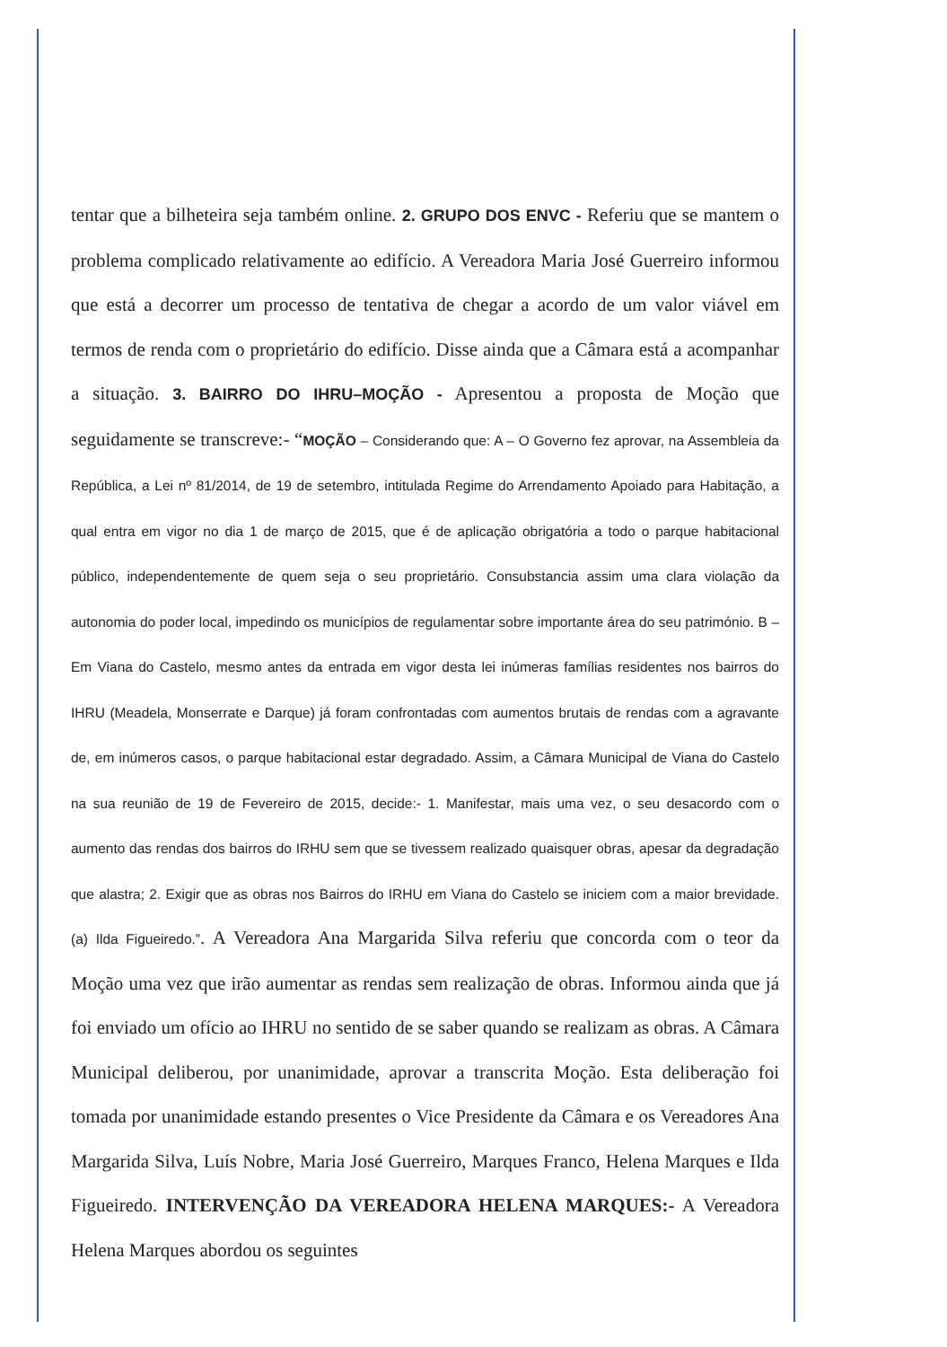tentar que a bilheteira seja também online. 2. GRUPO DOS ENVC - Referiu que se mantem o problema complicado relativamente ao edifício. A Vereadora Maria José Guerreiro informou que está a decorrer um processo de tentativa de chegar a acordo de um valor viável em termos de renda com o proprietário do edifício. Disse ainda que a Câmara está a acompanhar a situação. 3. BAIRRO DO IHRU–MOÇÃO - Apresentou a proposta de Moção que seguidamente se transcreve:- “MOÇÃO – Considerando que: A – O Governo fez aprovar, na Assembleia da República, a Lei nº 81/2014, de 19 de setembro, intitulada Regime do Arrendamento Apoiado para Habitação, a qual entra em vigor no dia 1 de março de 2015, que é de aplicação obrigatória a todo o parque habitacional público, independentemente de quem seja o seu proprietário. Consubstancia assim uma clara violação da autonomia do poder local, impedindo os municípios de regulamentar sobre importante área do seu património. B – Em Viana do Castelo, mesmo antes da entrada em vigor desta lei inúmeras famílias residentes nos bairros do IHRU (Meadela, Monserrate e Darque) já foram confrontadas com aumentos brutais de rendas com a agravante de, em inúmeros casos, o parque habitacional estar degradado. Assim, a Câmara Municipal de Viana do Castelo na sua reunião de 19 de Fevereiro de 2015, decide:- 1. Manifestar, mais uma vez, o seu desacordo com o aumento das rendas dos bairros do IRHU sem que se tivessem realizado quaisquer obras, apesar da degradação que alastra; 2. Exigir que as obras nos Bairros do IRHU em Viana do Castelo se iniciem com a maior brevidade. (a) Ilda Figueiredo.”. A Vereadora Ana Margarida Silva referiu que concorda com o teor da Moção uma vez que irão aumentar as rendas sem realização de obras. Informou ainda que já foi enviado um ofício ao IHRU no sentido de se saber quando se realizam as obras. A Câmara Municipal deliberou, por unanimidade, aprovar a transcrita Moção. Esta deliberação foi tomada por unanimidade estando presentes o Vice Presidente da Câmara e os Vereadores Ana Margarida Silva, Luís Nobre, Maria José Guerreiro, Marques Franco, Helena Marques e Ilda Figueiredo. INTERVENÇÃO DA VEREADORA HELENA MARQUES:- A Vereadora Helena Marques abordou os seguintes